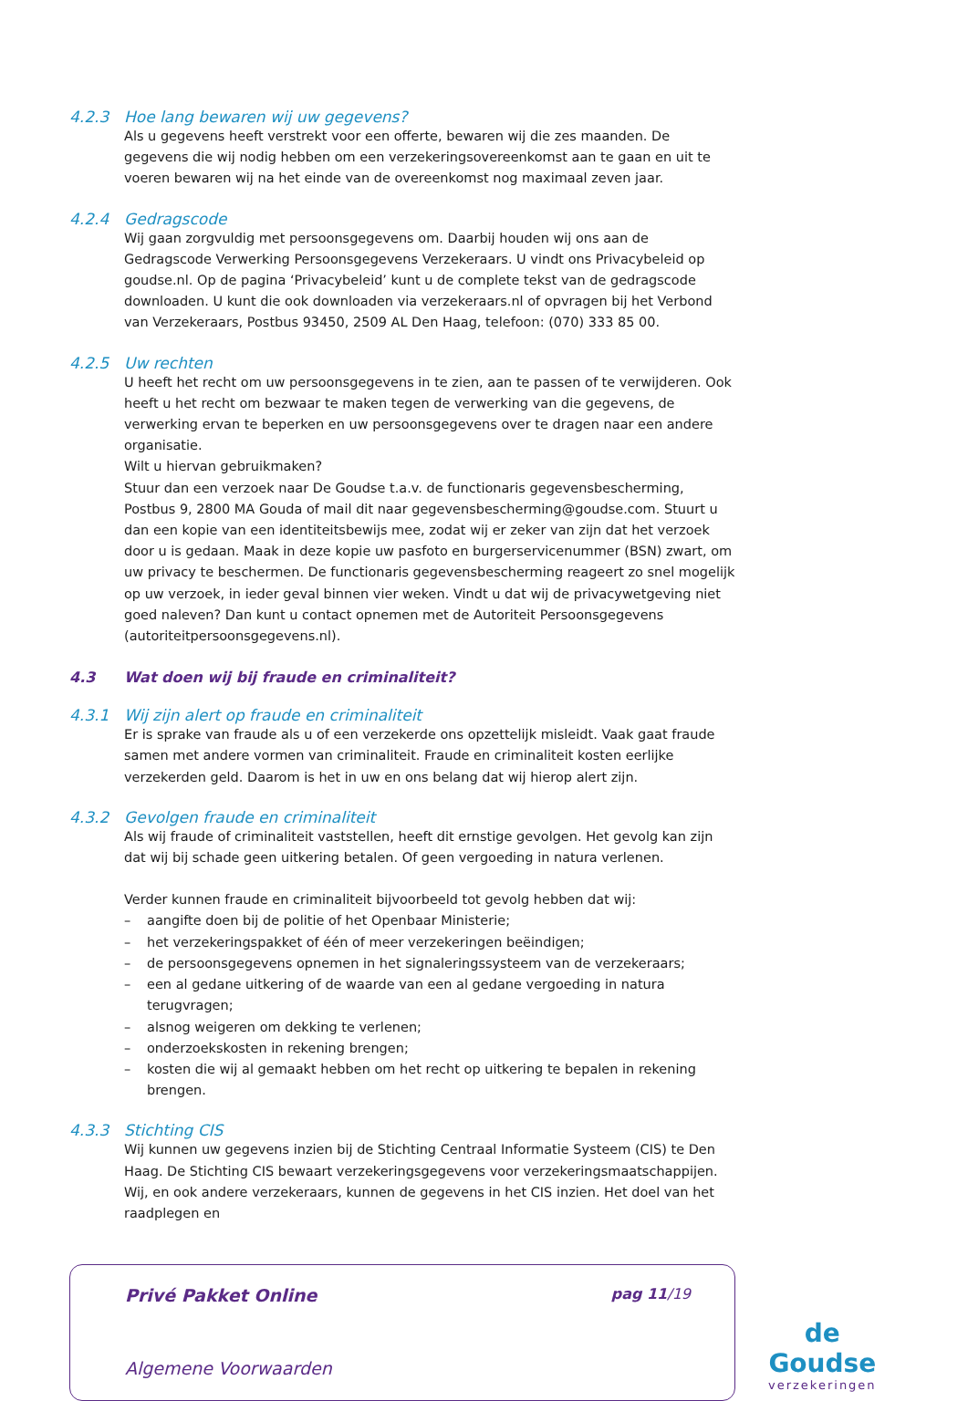4.2.3 Hoe lang bewaren wij uw gegevens?
Als u gegevens heeft verstrekt voor een offerte, bewaren wij die zes maanden. De gegevens die wij nodig hebben om een verzekeringsovereenkomst aan te gaan en uit te voeren bewaren wij na het einde van de overeenkomst nog maximaal zeven jaar.
4.2.4 Gedragscode
Wij gaan zorgvuldig met persoonsgegevens om. Daarbij houden wij ons aan de Gedragscode Verwerking Persoonsgegevens Verzekeraars. U vindt ons Privacybeleid op goudse.nl. Op de pagina ‘Privacybeleid’ kunt u de complete tekst van de gedragscode downloaden. U kunt die ook downloaden via verzekeraars.nl of opvragen bij het Verbond van Verzekeraars, Postbus 93450, 2509 AL Den Haag, telefoon: (070) 333 85 00.
4.2.5 Uw rechten
U heeft het recht om uw persoonsgegevens in te zien, aan te passen of te verwijderen. Ook heeft u het recht om bezwaar te maken tegen de verwerking van die gegevens, de verwerking ervan te beperken en uw persoonsgegevens over te dragen naar een andere organisatie.
Wilt u hiervan gebruikmaken?
Stuur dan een verzoek naar De Goudse t.a.v. de functionaris gegevensbescherming, Postbus 9, 2800 MA Gouda of mail dit naar gegevensbescherming@goudse.com. Stuurt u dan een kopie van een identiteitsbewijs mee, zodat wij er zeker van zijn dat het verzoek door u is gedaan. Maak in deze kopie uw pasfoto en burgerservicenummer (BSN) zwart, om uw privacy te beschermen. De functionaris gegevensbescherming reageert zo snel mogelijk op uw verzoek, in ieder geval binnen vier weken. Vindt u dat wij de privacywetgeving niet goed naleven? Dan kunt u contact opnemen met de Autoriteit Persoonsgegevens (autoriteitpersoonsgegevens.nl).
4.3 Wat doen wij bij fraude en criminaliteit?
4.3.1 Wij zijn alert op fraude en criminaliteit
Er is sprake van fraude als u of een verzekerde ons opzettelijk misleidt. Vaak gaat fraude samen met andere vormen van criminaliteit. Fraude en criminaliteit kosten eerlijke verzekerden geld. Daarom is het in uw en ons belang dat wij hierop alert zijn.
4.3.2 Gevolgen fraude en criminaliteit
Als wij fraude of criminaliteit vaststellen, heeft dit ernstige gevolgen. Het gevolg kan zijn dat wij bij schade geen uitkering betalen. Of geen vergoeding in natura verlenen.
Verder kunnen fraude en criminaliteit bijvoorbeeld tot gevolg hebben dat wij:
– aangifte doen bij de politie of het Openbaar Ministerie;
– het verzekeringspakket of één of meer verzekeringen beëindigen;
– de persoonsgegevens opnemen in het signaleringssysteem van de verzekeraars;
– een al gedane uitkering of de waarde van een al gedane vergoeding in natura terugvragen;
– alsnog weigeren om dekking te verlenen;
– onderzoekskosten in rekening brengen;
– kosten die wij al gemaakt hebben om het recht op uitkering te bepalen in rekening brengen.
4.3.3 Stichting CIS
Wij kunnen uw gegevens inzien bij de Stichting Centraal Informatie Systeem (CIS) te Den Haag. De Stichting CIS bewaart verzekeringsgegevens voor verzekeringsmaatschappijen. Wij, en ook andere verzekeraars, kunnen de gegevens in het CIS inzien. Het doel van het raadplegen en
Privé Pakket Online pag 11/19
Algemene Voorwaarden
de Goudse
verzekeringen